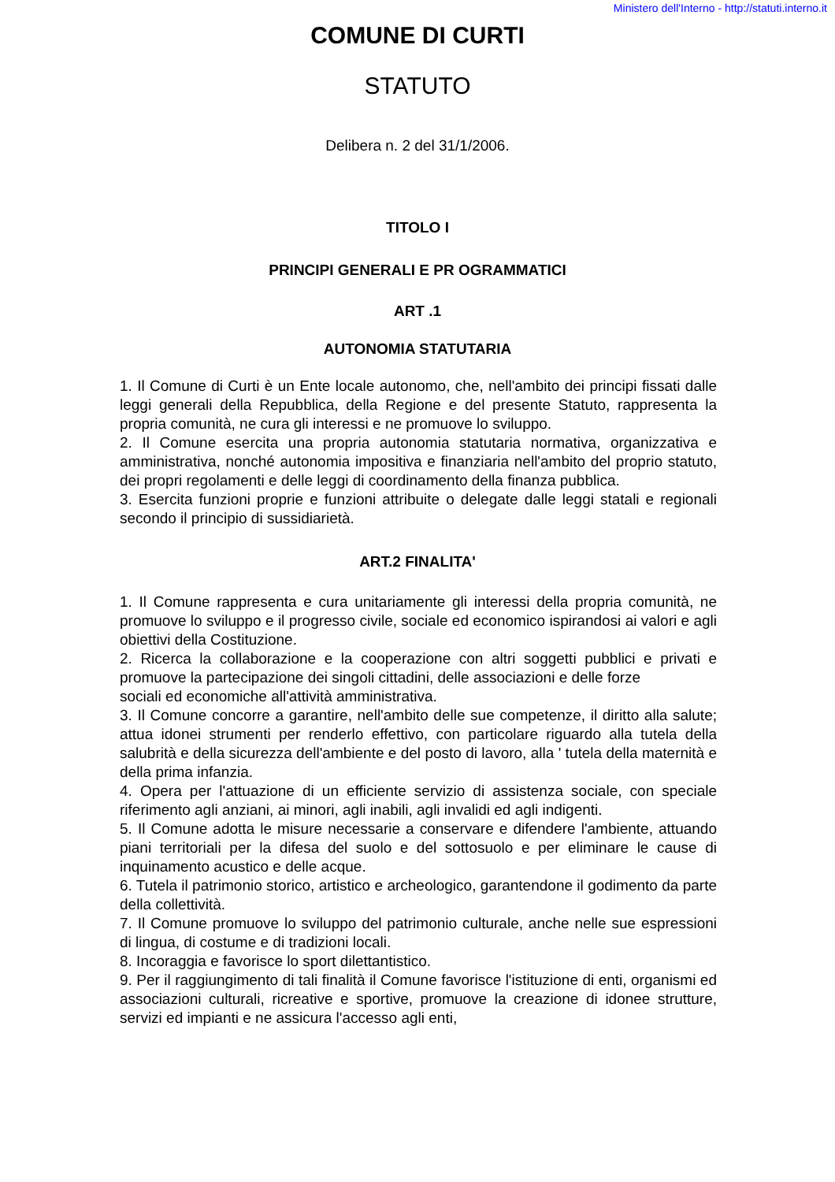Ministero dell'Interno - http://statuti.interno.it
COMUNE DI CURTI
STATUTO
Delibera n. 2 del 31/1/2006.
TITOLO I
PRINCIPI GENERALI E PR OGRAMMATICI
ART .1
AUTONOMIA STATUTARIA
1. Il Comune di Curti è un Ente locale autonomo, che, nell'ambito dei principi fissati dalle leggi generali della Repubblica, della Regione e del presente Statuto, rappresenta la propria comunità, ne cura gli interessi e ne promuove lo sviluppo.
2. Il Comune esercita una propria autonomia statutaria normativa, organizzativa e amministrativa, nonché autonomia impositiva e finanziaria nell'ambito del proprio statuto, dei propri regolamenti e delle leggi di coordinamento della finanza pubblica.
3. Esercita funzioni proprie e funzioni attribuite o delegate dalle leggi statali e regionali secondo il principio di sussidiarietà.
ART.2 FINALITA'
1. Il Comune rappresenta e cura unitariamente gli interessi della propria comunità, ne promuove lo sviluppo e il progresso civile, sociale ed economico ispirandosi ai valori e agli obiettivi della Costituzione.
2. Ricerca la collaborazione e la cooperazione con altri soggetti pubblici e privati e promuove la partecipazione dei singoli cittadini, delle associazioni e delle forze
sociali ed economiche all'attività amministrativa.
3. Il Comune concorre a garantire, nell'ambito delle sue competenze, il diritto alla salute; attua idonei strumenti per renderlo effettivo, con particolare riguardo alla tutela della salubrità e della sicurezza dell'ambiente e del posto di lavoro, alla ' tutela della maternità e della prima infanzia.
4. Opera per l'attuazione di un efficiente servizio di assistenza sociale, con speciale riferimento agli anziani, ai minori, agli inabili, agli invalidi ed agli indigenti.
5. Il Comune adotta le misure necessarie a conservare e difendere l'ambiente, attuando piani territoriali per la difesa del suolo e del sottosuolo e per eliminare le cause di inquinamento acustico e delle acque.
6. Tutela il patrimonio storico, artistico e archeologico, garantendone il godimento da parte della collettività.
7. Il Comune promuove lo sviluppo del patrimonio culturale, anche nelle sue espressioni di lingua, di costume e di tradizioni locali.
8. Incoraggia e favorisce lo sport dilettantistico.
9. Per il raggiungimento di tali finalità il Comune favorisce l'istituzione di enti, organismi ed associazioni culturali, ricreative e sportive, promuove la creazione di idonee strutture, servizi ed impianti e ne assicura l'accesso agli enti,